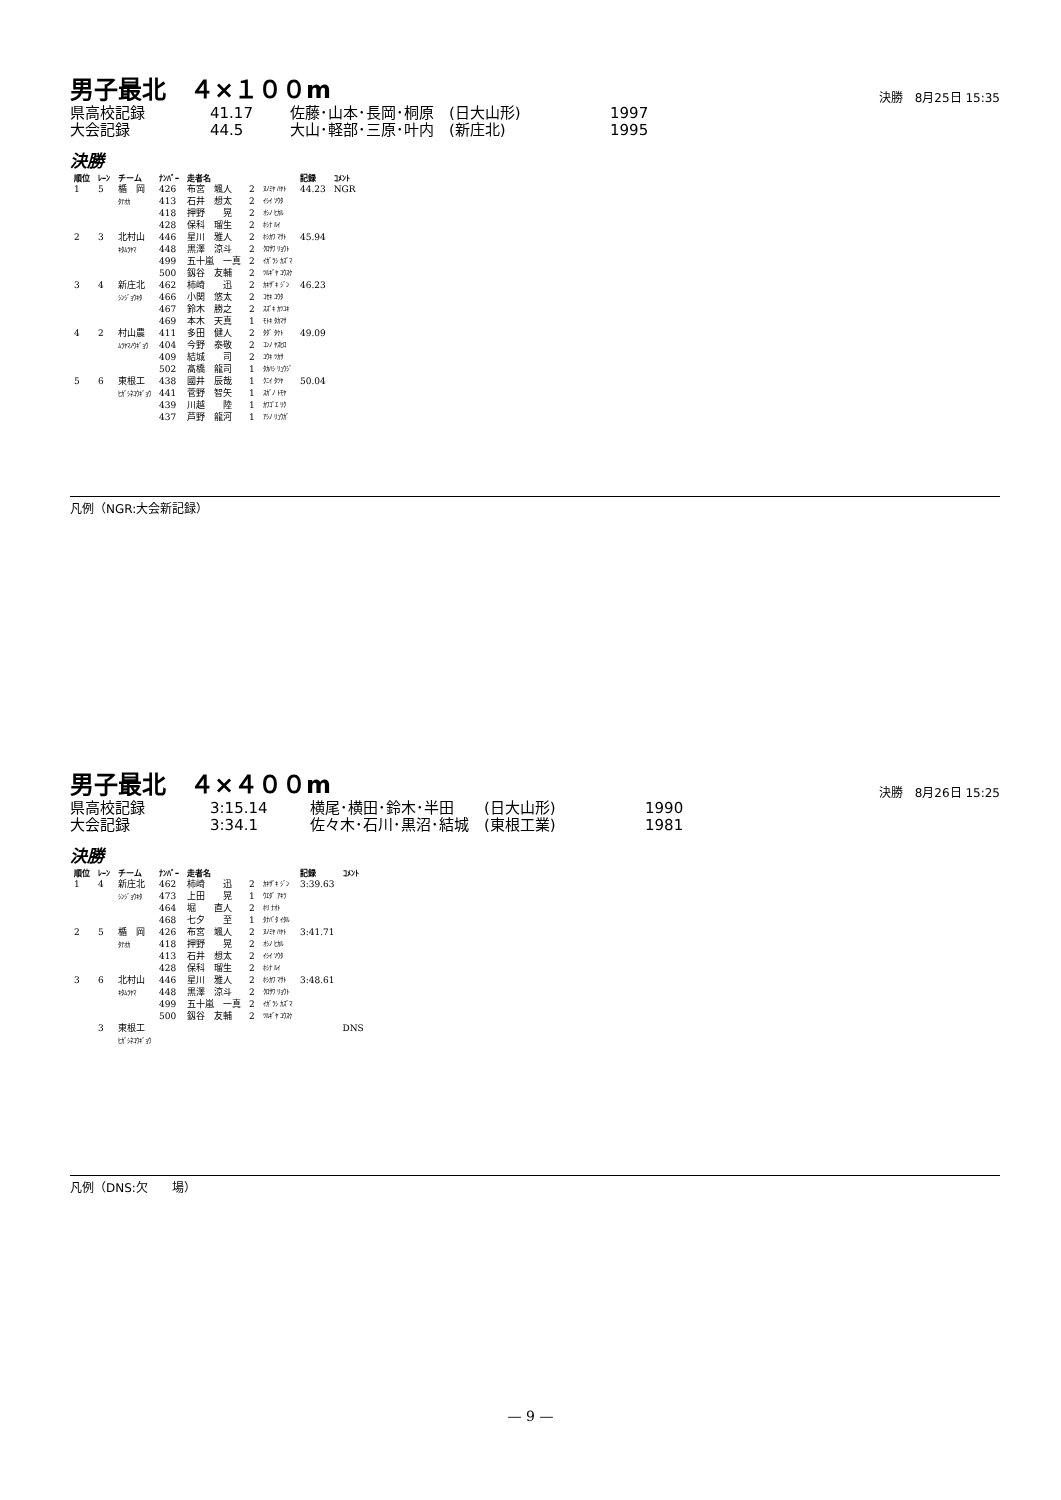男子最北　４×１００m
決勝　8月25日 15:35
県高校記録 41.17 佐藤･山本･長岡･桐原　(日大山形) 1997
大会記録 44.5 大山･軽部･三原･叶内　(新庄北) 1995
決勝
| 順位 | ﾚｰﾝ | チーム | ﾅﾝﾊﾞｰ | 走者名 | | | 記録 | ｺﾒﾝﾄ |
| --- | --- | --- | --- | --- | --- | --- | --- | --- |
| 1 | 5 | 楯 岡 ﾀﾃｵｶ | 426 413 418 428 | 布宮 颯人 石井 想太 押野 晃 保科 瑠生 | 2 2 2 2 | ﾇﾉﾐﾔ ﾊﾔﾄ ｲｼｲ ｿｳﾀ ｵｼﾉ ﾋｶﾙ ﾎｼﾅ ﾙｲ | 44.23 | NGR |
| 2 | 3 | 北村山 ｷﾀﾑﾗﾔﾏ | 446 448 499 500 | 星川 雅人 黒澤 涼斗 五十嵐 一真 釼谷 友輔 | 2 2 2 2 | ﾎｼｶﾜ ﾏｻﾄ ｸﾛｻﾜ ﾘｮｳﾄ ｲｶﾞﾗｼ ｶｽﾞﾏ ﾂﾙｷﾞﾔ ﾕｳｽｹ | 45.94 | |
| 3 | 4 | 新庄北 ｼﾝｼﾞｮｳｷﾀ | 462 466 467 469 | 柿崎 迅 小関 悠太 鈴木 勝之 本木 天真 | 2 2 2 1 | ｶｷｻﾞｷ ｼﾞﾝ ｺｾｷ ﾕｳﾀ ｽｽﾞｷ ｶﾂﾕｷ ﾓﾄｷ ﾀｶﾏｻ | 46.23 | |
| 4 | 2 | 村山農 ﾑﾗﾔﾏﾉｳｷﾞｮｳ | 411 404 409 502 | 多田 健人 今野 泰敬 結城 司 髙橋 龍司 | 2 2 2 1 | ﾀﾀﾞ ﾀｹﾄ ｺﾝﾉ ﾔｽﾋﾛ ﾕｳｷ ﾂｶｻ ﾀｶﾊｼ ﾘｭｳｼﾞ | 49.09 | |
| 5 | 6 | 東根工 ﾋｶﾞｼﾈｺｳｷﾞｮｳ | 438 441 439 437 | 國井 辰哉 菅野 智矢 川越 陸 芦野 龍河 | 1 1 1 1 | ｸﾆｲ ﾀﾂﾔ ｽｶﾞﾉ ﾄﾓﾔ ｶﾜｺﾞｴ ﾘｸ ｱｼﾉ ﾘｭｳｶﾞ | 50.04 | |
凡例（NGR:大会新記録）
男子最北　４×４００m
決勝　8月26日 15:25
県高校記録 3:15.14 横尾･横田･鈴木･半田　　(日大山形) 1990
大会記録 3:34.1 佐々木･石川･黒沼･結城　(東根工業) 1981
決勝
| 順位 | ﾚｰﾝ | チーム | ﾅﾝﾊﾞｰ | 走者名 | | | 記録 | ｺﾒﾝﾄ |
| --- | --- | --- | --- | --- | --- | --- | --- | --- |
| 1 | 4 | 新庄北 ｼﾝｼﾞｮｳｷﾀ | 462 473 464 468 | 柿崎 迅 上田 晃 堀 直人 七夕 至 | 2 1 2 1 | ｶｷｻﾞｷ ｼﾞﾝ ｳｴﾀﾞ ｱｷﾗ ﾎﾘ ﾅｵﾄ ﾀﾅﾊﾞﾀ ｲﾀﾙ | 3:39.63 | |
| 2 | 5 | 楯 岡 ﾀﾃｵｶ | 426 418 413 428 | 布宮 颯人 押野 晃 石井 想太 保科 瑠生 | 2 2 2 2 | ﾇﾉﾐﾔ ﾊﾔﾄ ｵｼﾉ ﾋｶﾙ ｲｼｲ ｿｳﾀ ﾎｼﾅ ﾙｲ | 3:41.71 | |
| 3 | 6 | 北村山 ｷﾀﾑﾗﾔﾏ | 446 448 499 500 | 星川 雅人 黒澤 涼斗 五十嵐 一真 釼谷 友輔 | 2 2 2 2 | ﾎｼｶﾜ ﾏｻﾄ ｸﾛｻﾜ ﾘｮｳﾄ ｲｶﾞﾗｼ ｶｽﾞﾏ ﾂﾙｷﾞﾔ ﾕｳｽｹ | 3:48.61 | |
| | 3 | 東根工 ﾋｶﾞｼﾈｺｳｷﾞｮｳ | | | | | | DNS |
凡例（DNS:欠　　場）
— 9 —